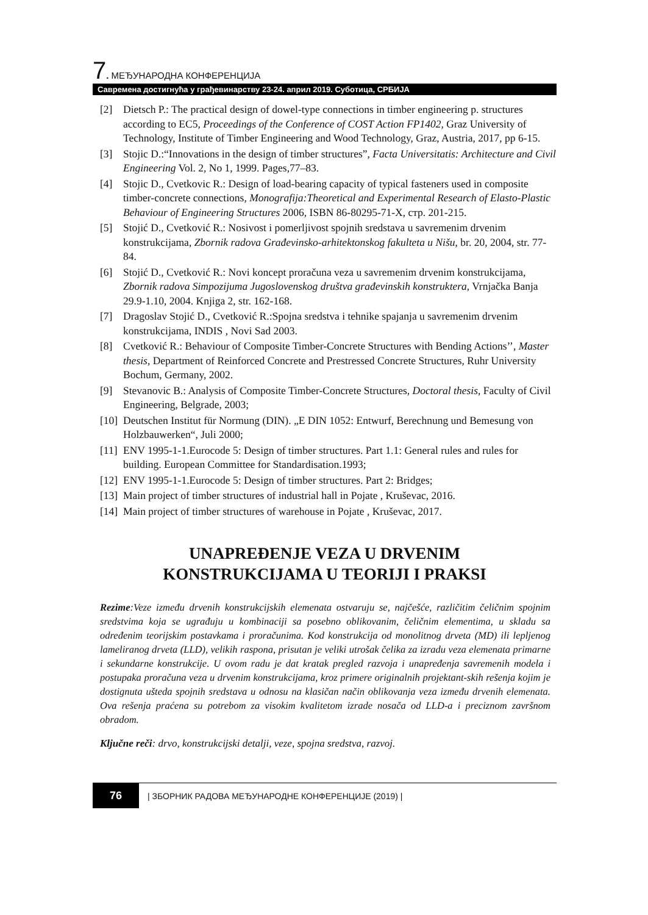7. МЕЂУНАРОДНА КОНФЕРЕНЦИЈА
Савремена достигнућа у грађевинарству 23-24. април 2019. Суботица, СРБИЈА
[2] Dietsch P.: The practical design of dowel-type connections in timber engineering p. structures according to EC5, Proceedings of the Conference of COST Action FP1402, Graz University of Technology, Institute of Timber Engineering and Wood Technology, Graz, Austria, 2017, pp 6-15.
[3] Stojic D.:“Innovations in the design of timber structures”, Facta Universitatis: Architecture and Civil Engineering Vol. 2, No 1, 1999. Pages,77–83.
[4] Stojic D., Cvetkovic R.: Design of load-bearing capacity of typical fasteners used in composite timber-concrete connections, Monografija:Theoretical and Experimental Research of Elasto-Plastic Behaviour of Engineering Structures 2006, ISBN 86-80295-71-X, стр. 201-215.
[5] Stojić D., Cvetković R.: Nosivost i pomerljivost spojnih sredstava u savremenim drvenim konstrukcijama, Zbornik radova Građevinsko-arhitektonskog fakulteta u Nišu, br. 20, 2004, str. 77-84.
[6] Stojić D., Cvetković R.: Novi koncept proračuna veza u savremenim drvenim konstrukcijama, Zbornik radova Simpozijuma Jugoslovenskog društva građevinskih konstruktera, Vrnjačka Banja 29.9-1.10, 2004. Knjiga 2, str. 162-168.
[7] Dragoslav Stojić D., Cvetković R.:Spojna sredstva i tehnike spajanja u savremenim drvenim konstrukcijama, INDIS , Novi Sad 2003.
[8] Cvetković R.: Behaviour of Composite Timber-Concrete Structures with Bending Actions’’, Master thesis, Department of Reinforced Concrete and Prestressed Concrete Structures, Ruhr University Bochum, Germany, 2002.
[9] Stevanovic B.: Analysis of Composite Timber-Concrete Structures, Doctoral thesis, Faculty of Civil Engineering, Belgrade, 2003;
[10] Deutschen Institut für Normung (DIN). „E DIN 1052: Entwurf, Berechnung und Bemesung von Holzbauwerken“, Juli 2000;
[11] ENV 1995-1-1.Eurocode 5: Design of timber structures. Part 1.1: General rules and rules for building. European Committee for Standardisation.1993;
[12] ENV 1995-1-1.Eurocode 5: Design of timber structures. Part 2: Bridges;
[13] Main project of timber structures of industrial hall in Pojate , Kruševac, 2016.
[14] Main project of timber structures of warehouse in Pojate , Kruševac, 2017.
UNAPREĐENJE VEZA U DRVENIM
KONSTRUKCIJAMA U TEORIJI I PRAKSI
Rezime:Veze između drvenih konstrukcijskih elemenata ostvaruju se, najčešće, različitim čeličnim spojnim sredstvima koja se ugrađuju u kombinaciji sa posebno oblikovanim, čeličnim elementima, u skladu sa određenim teorijskim postavkama i proračunima. Kod konstrukcija od monolitnog drveta (MD) ili lepljenog lameliranog drveta (LLD), velikih raspona, prisutan je veliki utrošak čelika za izradu veza elemenata primarne i sekundarne konstrukcije. U ovom radu je dat kratak pregled razvoja i unapređenja savremenih modela i postupaka proračuna veza u drvenim konstrukcijama, kroz primere originalnih projektant-skih rešenja kojim je dostignuta ušteda spojnih sredstava u odnosu na klasičan način oblikovanja veza između drvenih elemenata. Ova rešenja praćena su potrebom za visokim kvalitetom izrade nosača od LLD-a i preciznom završnom obradom.
Ključne reči: drvo, konstrukcijski detalji, veze, spojna sredstva, razvoj.
76
| ЗБОРНИК РАДОВА МЕЂУНАРОДНЕ КОНФЕРЕНЦИЈЕ (2019) |